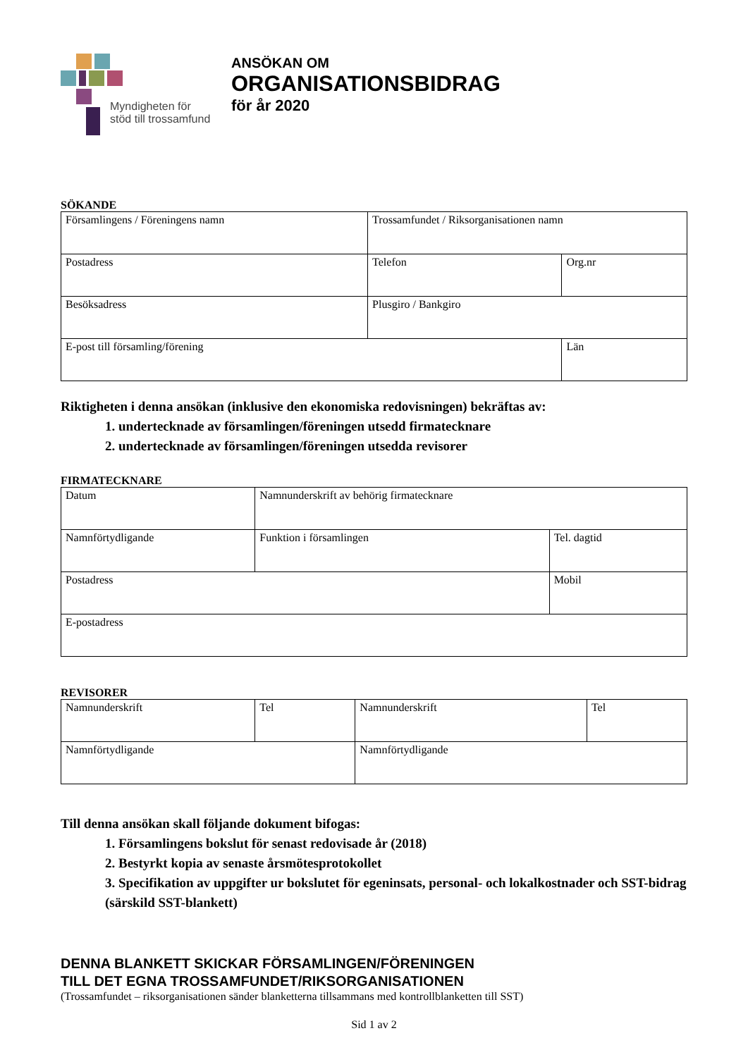Myndigheten för
stöd till trossamfund
ANSÖKAN OM
ORGANISATIONSBIDRAG
för år 2020
SÖKANDE
| Församlingens / Föreningens namn | Trossamfundet / Riksorganisationen namn | |
| Postadress | Telefon | Org.nr |
| Besöksadress | Plusgiro / Bankgiro | |
| E-post till församling/förening | | Län |
Riktigheten i denna ansökan (inklusive den ekonomiska redovisningen) bekräftas av:
1. undertecknade av församlingen/föreningen utsedd firmatecknare
2. undertecknade av församlingen/föreningen utsedda revisorer
FIRMATECKNARE
| Datum | Namnunderskrift av behörig firmatecknare | |
| Namnförtydligande | Funktion i församlingen | Tel. dagtid |
| Postadress | | Mobil |
| E-postadress | | |
REVISORER
| Namnunderskrift | Tel | Namnunderskrift | Tel |
| Namnförtydligande | | Namnförtydligande | |
Till denna ansökan skall följande dokument bifogas:
1. Församlingens bokslut för senast redovisade år (2018)
2. Bestyrkt kopia av senaste årsmötesprotokollet
3. Specifikation av uppgifter ur bokslutet för egeninsats, personal- och lokalkostnader och SST-bidrag (särskild SST-blankett)
DENNA BLANKETT SKICKAR FÖRSAMLINGEN/FÖRENINGEN
TILL DET EGNA TROSSAMFUNDET/RIKSORGANISATIONEN
(Trossamfundet – riksorganisationen sänder blanketterna tillsammans med kontrollblanketten till SST)
Sid 1 av 2